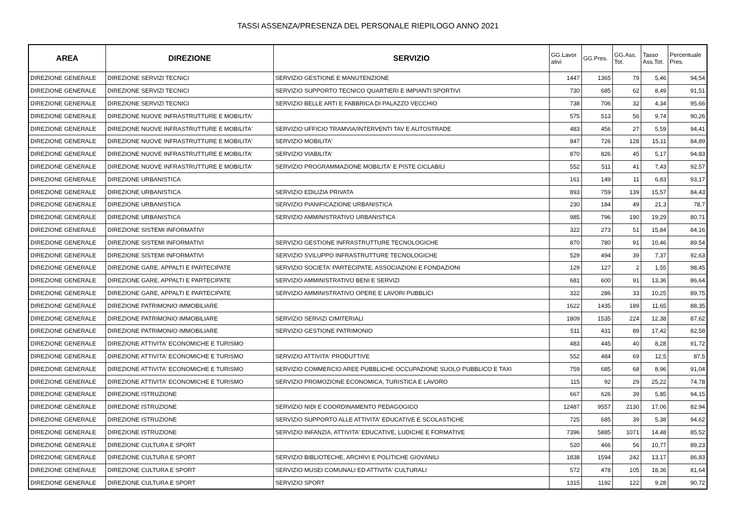TASSI ASSENZA/PRESENZA DEL PERSONALE RIEPILOGO ANNO 2021
| AREA | DIREZIONE | SERVIZIO | GG.Lavor ativi | GG.Pres. | GG.Ass. Tot. | Tasso Ass.Tot. | Percentuale Pres. |
| --- | --- | --- | --- | --- | --- | --- | --- |
| DIREZIONE GENERALE | DIREZIONE SERVIZI TECNICI | SERVIZIO GESTIONE E MANUTENZIONE | 1447 | 1365 | 79 | 5,46 | 94,54 |
| DIREZIONE GENERALE | DIREZIONE SERVIZI TECNICI | SERVIZIO SUPPORTO TECNICO QUARTIERI E IMPIANTI SPORTIVI | 730 | 685 | 62 | 8,49 | 91,51 |
| DIREZIONE GENERALE | DIREZIONE SERVIZI TECNICI | SERVIZIO BELLE ARTI E FABBRICA DI PALAZZO VECCHIO | 738 | 706 | 32 | 4,34 | 95,66 |
| DIREZIONE GENERALE | DIREZIONE NUOVE INFRASTRUTTURE E MOBILITA' | | 575 | 513 | 56 | 9,74 | 90,26 |
| DIREZIONE GENERALE | DIREZIONE NUOVE INFRASTRUTTURE E MOBILITA' | SERVIZIO UFFICIO TRAMVIA/INTERVENTI TAV E AUTOSTRADE | 483 | 456 | 27 | 5,59 | 94,41 |
| DIREZIONE GENERALE | DIREZIONE NUOVE INFRASTRUTTURE E MOBILITA' | SERVIZIO MOBILITA' | 847 | 726 | 128 | 15,11 | 84,89 |
| DIREZIONE GENERALE | DIREZIONE NUOVE INFRASTRUTTURE E MOBILITA' | SERVIZIO VIABILITA' | 870 | 826 | 45 | 5,17 | 94,83 |
| DIREZIONE GENERALE | DIREZIONE NUOVE INFRASTRUTTURE E MOBILITA' | SERVIZIO PROGRAMMAZIONE MOBILITA' E PISTE CICLABILI | 552 | 511 | 41 | 7,43 | 92,57 |
| DIREZIONE GENERALE | DIREZIONE URBANISTICA | | 161 | 149 | 11 | 6,83 | 93,17 |
| DIREZIONE GENERALE | DIREZIONE URBANISTICA | SERVIZIO EDILIZIA PRIVATA | 893 | 759 | 139 | 15,57 | 84,43 |
| DIREZIONE GENERALE | DIREZIONE URBANISTICA | SERVIZIO PIANIFICAZIONE URBANISTICA | 230 | 184 | 49 | 21,3 | 78,7 |
| DIREZIONE GENERALE | DIREZIONE URBANISTICA | SERVIZIO AMMINISTRATIVO URBANISTICA | 985 | 796 | 190 | 19,29 | 80,71 |
| DIREZIONE GENERALE | DIREZIONE SISTEMI INFORMATIVI | | 322 | 273 | 51 | 15,84 | 84,16 |
| DIREZIONE GENERALE | DIREZIONE SISTEMI INFORMATIVI | SERVIZIO GESTIONE INFRASTRUTTURE TECNOLOGICHE | 870 | 780 | 91 | 10,46 | 89,54 |
| DIREZIONE GENERALE | DIREZIONE SISTEMI INFORMATIVI | SERVIZIO SVILUPPO INFRASTRUTTURE TECNOLOGICHE | 529 | 494 | 39 | 7,37 | 92,63 |
| DIREZIONE GENERALE | DIREZIONE GARE, APPALTI E PARTECIPATE | SERVIZIO SOCIETA' PARTECIPATE, ASSOCIAZIONI E FONDAZIONI | 129 | 127 | 2 | 1,55 | 98,45 |
| DIREZIONE GENERALE | DIREZIONE GARE, APPALTI E PARTECIPATE | SERVIZIO AMMINISTRATIVO BENI E SERVIZI | 681 | 600 | 91 | 13,36 | 86,64 |
| DIREZIONE GENERALE | DIREZIONE GARE, APPALTI E PARTECIPATE | SERVIZIO AMMINISTRATIVO OPERE E LAVORI PUBBLICI | 322 | 286 | 33 | 10,25 | 89,75 |
| DIREZIONE GENERALE | DIREZIONE PATRIMONIO IMMOBILIARE | | 1622 | 1435 | 189 | 11,65 | 88,35 |
| DIREZIONE GENERALE | DIREZIONE PATRIMONIO IMMOBILIARE | SERVIZIO SERVIZI CIMITERIALI | 1809 | 1535 | 224 | 12,38 | 87,62 |
| DIREZIONE GENERALE | DIREZIONE PATRIMONIO IMMOBILIARE | SERVIZIO GESTIONE PATRIMONIO | 511 | 431 | 89 | 17,42 | 82,58 |
| DIREZIONE GENERALE | DIREZIONE ATTIVITA' ECONOMICHE E TURISMO | | 483 | 445 | 40 | 8,28 | 91,72 |
| DIREZIONE GENERALE | DIREZIONE ATTIVITA' ECONOMICHE E TURISMO | SERVIZIO ATTIVITA' PRODUTTIVE | 552 | 484 | 69 | 12,5 | 87,5 |
| DIREZIONE GENERALE | DIREZIONE ATTIVITA' ECONOMICHE E TURISMO | SERVIZIO COMMERCIO AREE PUBBLICHE OCCUPAZIONE SUOLO PUBBLICO E TAXI | 759 | 685 | 68 | 8,96 | 91,04 |
| DIREZIONE GENERALE | DIREZIONE ATTIVITA' ECONOMICHE E TURISMO | SERVIZIO PROMOZIONE ECONOMICA, TURISTICA E LAVORO | 115 | 92 | 29 | 25,22 | 74,78 |
| DIREZIONE GENERALE | DIREZIONE ISTRUZIONE | | 667 | 626 | 39 | 5,85 | 94,15 |
| DIREZIONE GENERALE | DIREZIONE ISTRUZIONE | SERVIZIO NIDI E COORDINAMENTO PEDAGOGICO | 12487 | 9557 | 2130 | 17,06 | 82,94 |
| DIREZIONE GENERALE | DIREZIONE ISTRUZIONE | SERVIZIO SUPPORTO ALLE ATTIVITA' EDUCATIVE E SCOLASTICHE | 725 | 685 | 39 | 5,38 | 94,62 |
| DIREZIONE GENERALE | DIREZIONE ISTRUZIONE | SERVIZIO INFANZIA, ATTIVITA' EDUCATIVE, LUDICHE E FORMATIVE | 7396 | 5885 | 1071 | 14,48 | 85,52 |
| DIREZIONE GENERALE | DIREZIONE CULTURA E SPORT | | 520 | 466 | 56 | 10,77 | 89,23 |
| DIREZIONE GENERALE | DIREZIONE CULTURA E SPORT | SERVIZIO BIBLIOTECHE, ARCHIVI E POLITICHE GIOVANILI | 1838 | 1594 | 242 | 13,17 | 86,83 |
| DIREZIONE GENERALE | DIREZIONE CULTURA E SPORT | SERVIZIO MUSEI COMUNALI ED ATTIVITA' CULTURALI | 572 | 478 | 105 | 18,36 | 81,64 |
| DIREZIONE GENERALE | DIREZIONE CULTURA E SPORT | SERVIZIO SPORT | 1315 | 1192 | 122 | 9,28 | 90,72 |